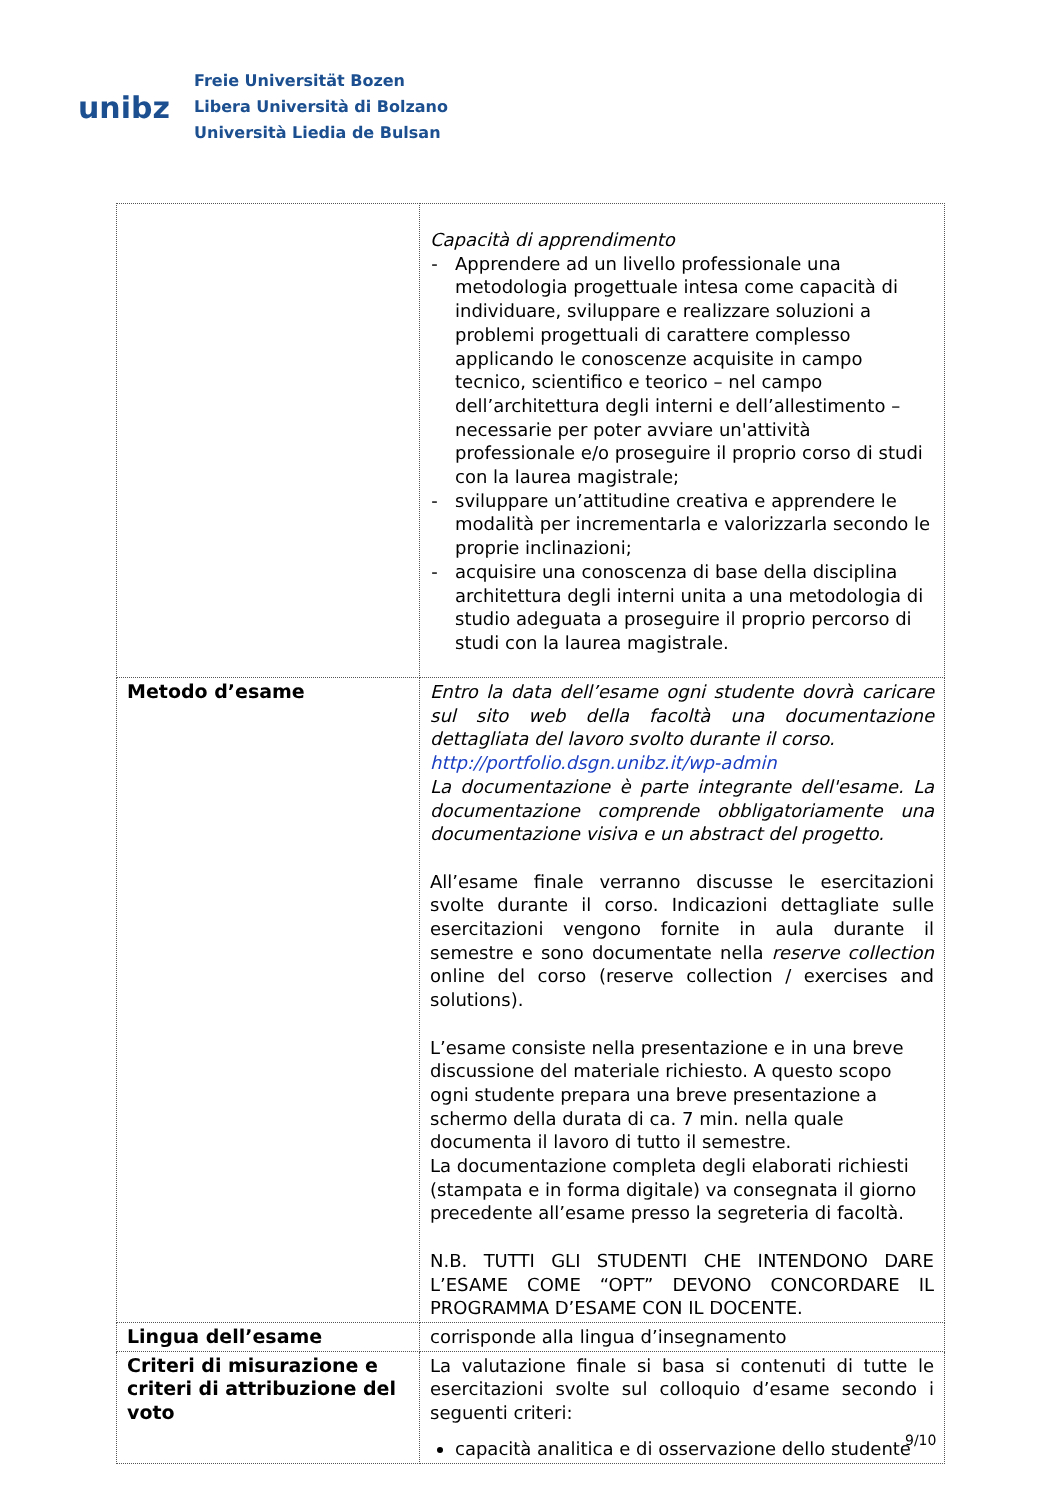unibz
Freie Universität Bozen
Libera Università di Bolzano
Università Liedia de Bulsan
| | Capacità di apprendimento Apprendere ad un livello professionale una metodologia progettuale intesa come capacità di individuare, sviluppare e realizzare soluzioni a problemi progettuali di carattere complesso applicando le conoscenze acquisite in campo tecnico, scientifico e teorico – nel campo dell’architettura degli interni e dell’allestimento – necessarie per poter avviare un'attività professionale e/o proseguire il proprio corso di studi con la laurea magistrale; sviluppare un’attitudine creativa e apprendere le modalità per incrementarla e valorizzarla secondo le proprie inclinazioni; acquisire una conoscenza di base della disciplina architettura degli interni unita a una metodologia di studio adeguata a proseguire il proprio percorso di studi con la laurea magistrale. |
| Metodo d’esame | Entro la data dell’esame ogni studente dovrà caricare sul sito web della facoltà una documentazione dettagliata del lavoro svolto durante il corso. http://portfolio.dsgn.unibz.it/wp-admin La documentazione è parte integrante dell'esame. La documentazione comprende obbligatoriamente una documentazione visiva e un abstract del progetto. All’esame finale verranno discusse le esercitazioni svolte durante il corso. Indicazioni dettagliate sulle esercitazioni vengono fornite in aula durante il semestre e sono documentate nella reserve collection online del corso (reserve collection / exercises and solutions). L’esame consiste nella presentazione e in una breve discussione del materiale richiesto. A questo scopo ogni studente prepara una breve presentazione a schermo della durata di ca. 7 min. nella quale documenta il lavoro di tutto il semestre. La documentazione completa degli elaborati richiesti (stampata e in forma digitale) va consegnata il giorno precedente all’esame presso la segreteria di facoltà. N.B. TUTTI GLI STUDENTI CHE INTENDONO DARE L’ESAME COME “OPT” DEVONO CONCORDARE IL PROGRAMMA D’ESAME CON IL DOCENTE. |
| Lingua dell’esame | corrisponde alla lingua d’insegnamento |
| Criteri di misurazione e criteri di attribuzione del voto | La valutazione finale si basa si contenuti di tutte le esercitazioni svolte sul colloquio d’esame secondo i seguenti criteri: capacità analitica e di osservazione dello studente |
9/10